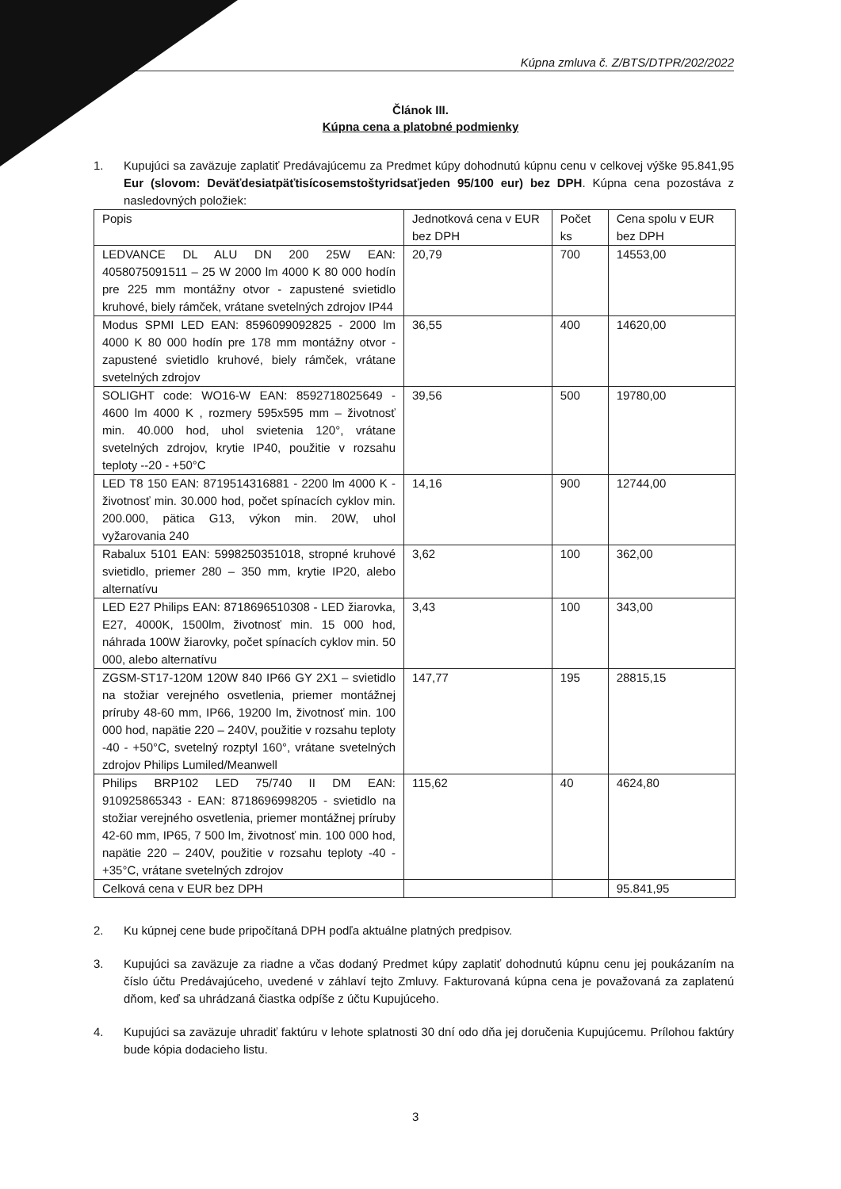Kúpna zmluva č. Z/BTS/DTPR/202/2022
Článok III.
Kúpna cena a platobné podmienky
1. Kupujúci sa zaväzuje zaplatiť Predávajúcemu za Predmet kúpy dohodnutú kúpnu cenu v celkovej výške 95.841,95 Eur (slovom: Deväťdesiatpäťtisícosemstoštyridsaťjeden 95/100 eur) bez DPH. Kúpna cena pozostáva z nasledovných položiek:
| Popis | Jednotková cena v EUR bez DPH | Počet ks | Cena spolu v EUR bez DPH |
| --- | --- | --- | --- |
| LEDVANCE DL ALU DN 200 25W EAN: 4058075091511 – 25 W 2000 lm 4000 K 80 000 hodín pre 225 mm montážny otvor - zapustené svietidlo kruhové, biely rámček, vrátane svetelných zdrojov IP44 | 20,79 | 700 | 14553,00 |
| Modus SPMI LED EAN: 8596099092825 - 2000 lm 4000 K 80 000 hodín pre 178 mm montážny otvor - zapustené svietidlo kruhové, biely rámček, vrátane svetelných zdrojov | 36,55 | 400 | 14620,00 |
| SOLIGHT code: WO16-W EAN: 8592718025649 - 4600 lm 4000 K , rozmery 595x595 mm – životnosť min. 40.000 hod, uhol svietenia 120°, vrátane svetelných zdrojov, krytie IP40, použitie v rozsahu teploty --20 - +50°C | 39,56 | 500 | 19780,00 |
| LED T8 150 EAN: 8719514316881 - 2200 lm 4000 K - životnosť min. 30.000 hod, počet spínacích cyklov min. 200.000, pätica G13, výkon min. 20W, uhol vyžarovania 240 | 14,16 | 900 | 12744,00 |
| Rabalux 5101 EAN: 5998250351018, stropné kruhové svietidlo, priemer 280 – 350 mm, krytie IP20, alebo alternatívu | 3,62 | 100 | 362,00 |
| LED E27 Philips EAN: 8718696510308 - LED žiarovka, E27, 4000K, 1500lm, životnosť min. 15 000 hod, náhrada 100W žiarovky, počet spínacích cyklov min. 50 000, alebo alternatívu | 3,43 | 100 | 343,00 |
| ZGSM-ST17-120M 120W 840 IP66 GY 2X1 – svietidlo na stožiar verejného osvetlenia, priemer montážnej príruby 48-60 mm, IP66, 19200 lm, životnosť min. 100 000 hod, napätie 220 – 240V, použitie v rozsahu teploty -40 - +50°C, svetelný rozptyl 160°, vrátane svetelných zdrojov Philips Lumiled/Meanwell | 147,77 | 195 | 28815,15 |
| Philips BRP102 LED 75/740 II DM EAN: 910925865343 - EAN: 8718696998205 - svietidlo na stožiar verejného osvetlenia, priemer montážnej príruby 42-60 mm, IP65, 7 500 lm, životnosť min. 100 000 hod, napätie 220 – 240V, použitie v rozsahu teploty -40 - +35°C, vrátane svetelných zdrojov | 115,62 | 40 | 4624,80 |
| Celková cena v EUR bez DPH | | | 95.841,95 |
2. Ku kúpnej cene bude pripočítaná DPH podľa aktuálne platných predpisov.
3. Kupujúci sa zaväzuje za riadne a včas dodaný Predmet kúpy zaplatiť dohodnutú kúpnu cenu jej poukázaním na číslo účtu Predávajúceho, uvedené v záhlaví tejto Zmluvy. Fakturovaná kúpna cena je považovaná za zaplatenú dňom, keď sa uhrádzaná čiastka odpíše z účtu Kupujúceho.
4. Kupujúci sa zaväzuje uhradiť faktúru v lehote splatnosti 30 dní odo dňa jej doručenia Kupujúcemu. Prílohou faktúry bude kópia dodacieho listu.
3